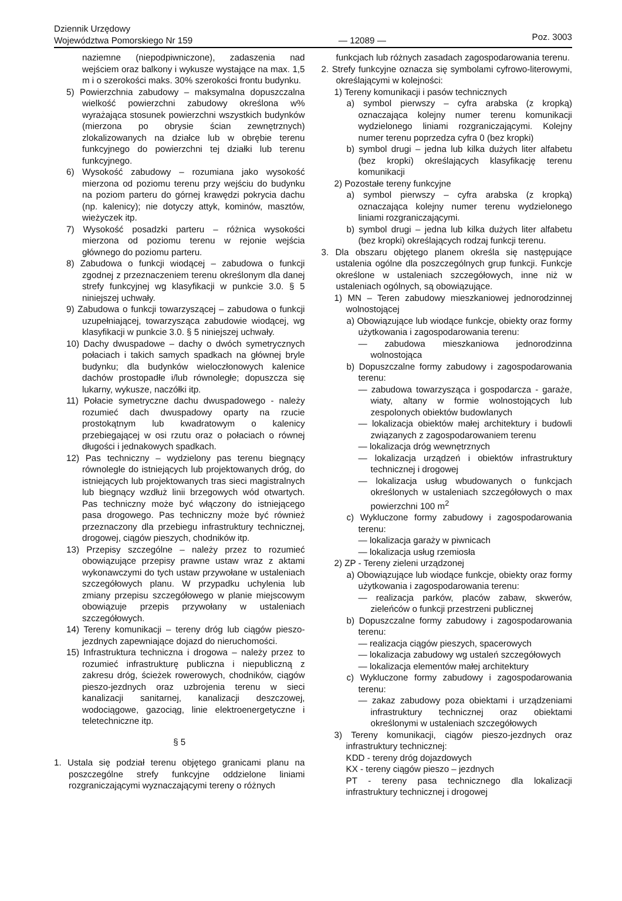Dziennik Urzędowy
Województwa Pomorskiego Nr 159
— 12089 —
Poz. 3003
naziemne (niepodpiwniczone), zadaszenia nad wejściem oraz balkony i wykusze wystające na max. 1,5 m i o szerokości maks. 30% szerokości frontu budynku.
5) Powierzchnia zabudowy – maksymalna dopuszczalna wielkość powierzchni zabudowy określona w% wyrażająca stosunek powierzchni wszystkich budynków (mierzona po obrysie ścian zewnętrznych) zlokalizowanych na działce lub w obrębie terenu funkcyjnego do powierzchni tej działki lub terenu funkcyjnego.
6) Wysokość zabudowy – rozumiana jako wysokość mierzona od poziomu terenu przy wejściu do budynku na poziom parteru do górnej krawędzi pokrycia dachu (np. kalenicy); nie dotyczy attyk, kominów, masztów, wieżyczek itp.
7) Wysokość posadzki parteru – różnica wysokości mierzona od poziomu terenu w rejonie wejścia głównego do poziomu parteru.
8) Zabudowa o funkcji wiodącej – zabudowa o funkcji zgodnej z przeznaczeniem terenu określonym dla danej strefy funkcyjnej wg klasyfikacji w punkcie 3.0. § 5 niniejszej uchwały.
9) Zabudowa o funkcji towarzyszącej – zabudowa o funkcji uzupełniającej, towarzysząca zabudowie wiodącej, wg klasyfikacji w punkcie 3.0. § 5 niniejszej uchwały.
10) Dachy dwuspadowe – dachy o dwóch symetrycznych połaciach i takich samych spadkach na głównej bryle budynku; dla budynków wieloczłonowych kalenice dachów prostopadłe i/lub równoległe; dopuszcza się lukarny, wykusze, naczółki itp.
11) Połacie symetryczne dachu dwuspadowego - należy rozumieć dach dwuspadowy oparty na rzucie prostokątnym lub kwadratowym o kalenicy przebiegającej w osi rzutu oraz o połaciach o równej długości i jednakowych spadkach.
12) Pas techniczny – wydzielony pas terenu biegnący równolegle do istniejących lub projektowanych dróg, do istniejących lub projektowanych tras sieci magistralnych lub biegnący wzdłuż linii brzegowych wód otwartych. Pas techniczny może być włączony do istniejącego pasa drogowego. Pas techniczny może być również przeznaczony dla przebiegu infrastruktury technicznej, drogowej, ciągów pieszych, chodników itp.
13) Przepisy szczególne – należy przez to rozumieć obowiązujące przepisy prawne ustaw wraz z aktami wykonawczymi do tych ustaw przywołane w ustaleniach szczegółowych planu. W przypadku uchylenia lub zmiany przepisu szczegółowego w planie miejscowym obowiązuje przepis przywołany w ustaleniach szczegółowych.
14) Tereny komunikacji – tereny dróg lub ciągów pieszo-jezdnych zapewniające dojazd do nieruchomości.
15) Infrastruktura techniczna i drogowa – należy przez to rozumieć infrastrukturę publiczna i niepubliczną z zakresu dróg, ścieżek rowerowych, chodników, ciągów pieszo-jezdnych oraz uzbrojenia terenu w sieci kanalizacji sanitarnej, kanalizacji deszczowej, wodociągowe, gazociąg, linie elektroenergetyczne i teletechniczne itp.
§ 5
1. Ustala się podział terenu objętego granicami planu na poszczególne strefy funkcyjne oddzielone liniami rozgraniczającymi wyznaczającymi tereny o różnych
funkcjach lub różnych zasadach zagospodarowania terenu.
2. Strefy funkcyjne oznacza się symbolami cyfrowo-literowymi, określającymi w kolejności:
1) Tereny komunikacji i pasów technicznych
a) symbol pierwszy – cyfra arabska (z kropką) oznaczająca kolejny numer terenu komunikacji wydzielonego liniami rozgraniczającymi. Kolejny numer terenu poprzedza cyfra 0 (bez kropki)
b) symbol drugi – jedna lub kilka dużych liter alfabetu (bez kropki) określających klasyfikację terenu komunikacji
2) Pozostałe tereny funkcyjne
a) symbol pierwszy – cyfra arabska (z kropką) oznaczająca kolejny numer terenu wydzielonego liniami rozgraniczającymi.
b) symbol drugi – jedna lub kilka dużych liter alfabetu (bez kropki) określających rodzaj funkcji terenu.
3. Dla obszaru objętego planem określa się następujące ustalenia ogólne dla poszczególnych grup funkcji. Funkcje określone w ustaleniach szczegółowych, inne niż w ustaleniach ogólnych, są obowiązujące.
1) MN – Teren zabudowy mieszkaniowej jednorodzinnej wolnostojącej
a) Obowiązujące lub wiodące funkcje, obiekty oraz formy użytkowania i zagospodarowania terenu:
— zabudowa mieszkaniowa jednorodzinna wolnostojąca
b) Dopuszczalne formy zabudowy i zagospodarowania terenu:
— zabudowa towarzysząca i gospodarcza - garaże, wiaty, altany w formie wolnostojących lub zespolonych obiektów budowlanych
— lokalizacja obiektów małej architektury i budowli związanych z zagospodarowaniem terenu
— lokalizacja dróg wewnętrznych
— lokalizacja urządzeń i obiektów infrastruktury technicznej i drogowej
— lokalizacja usług wbudowanych o funkcjach określonych w ustaleniach szczegółowych o max powierzchni 100 m<sup>2</sup>
c) Wykluczone formy zabudowy i zagospodarowania terenu:
— lokalizacja garaży w piwnicach
— lokalizacja usług rzemiosła
2) ZP - Tereny zieleni urządzonej
a) Obowiązujące lub wiodące funkcje, obiekty oraz formy użytkowania i zagospodarowania terenu:
— realizacja parków, placów zabaw, skwerów, zieleńców o funkcji przestrzeni publicznej
b) Dopuszczalne formy zabudowy i zagospodarowania terenu:
— realizacja ciągów pieszych, spacerowych
— lokalizacja zabudowy wg ustaleń szczegółowych
— lokalizacja elementów małej architektury
c) Wykluczone formy zabudowy i zagospodarowania terenu:
— zakaz zabudowy poza obiektami i urządzeniami infrastruktury technicznej oraz obiektami określonymi w ustaleniach szczegółowych
3) Tereny komunikacji, ciągów pieszo-jezdnych oraz infrastruktury technicznej:
KDD - tereny dróg dojazdowych
KX - tereny ciągów pieszo – jezdnych
PT - tereny pasa technicznego dla lokalizacji infrastruktury technicznej i drogowej